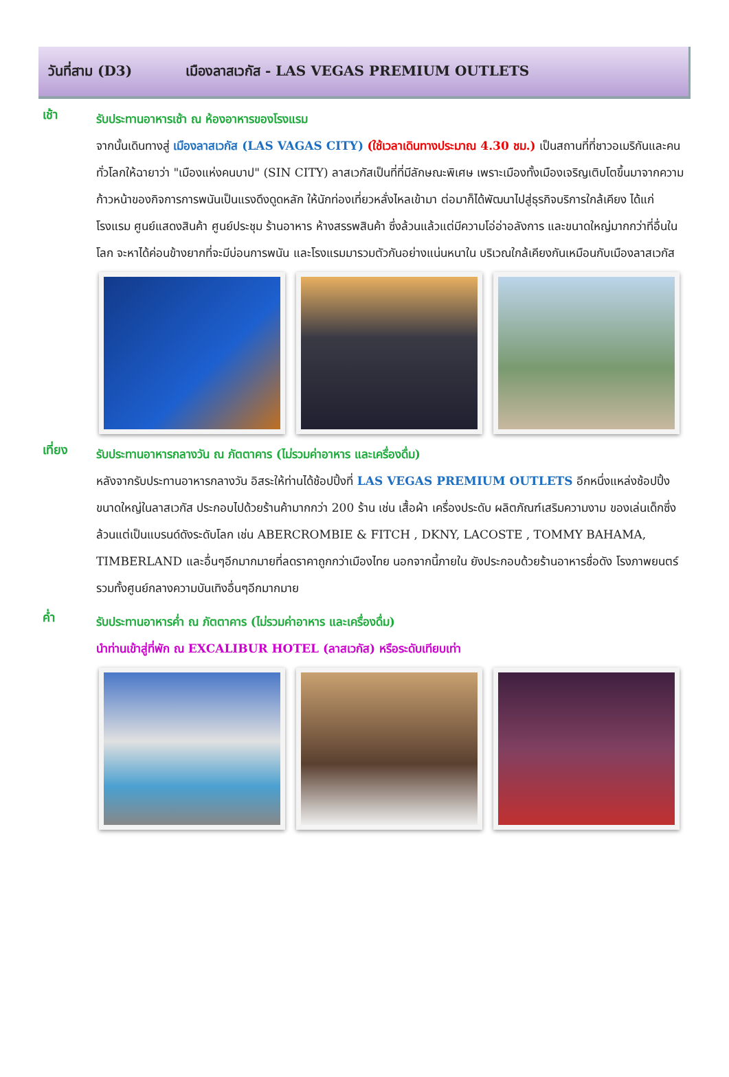วันที่สาม (D3) เมืองลาสเวกัส - LAS VEGAS PREMIUM OUTLETS
เช้า
รับประทานอาหารเช้า ณ ห้องอาหารของโรงแรม
จากนั้นเดินทางสู่ เมืองลาสเวกัส (LAS VAGAS CITY) (ใช้เวลาเดินทางประมาณ 4.30 ชม.) เป็นสถานที่ที่ชาวอเมริกันและคนทั่วโลกให้ฉายาว่า "เมืองแห่งคนบาป" (SIN CITY) ลาสเวกัสเป็นที่ที่มีลักษณะพิเศษ เพราะเมืองทั้งเมืองเจริญเติบโตขึ้นมาจากความก้าวหน้าของกิจการการพนันเป็นแรงดึงดูดหลัก ให้นักท่องเที่ยวหลั่งไหลเข้ามา ต่อมาก็ได้พัฒนาไปสู่ธุรกิจบริการใกล้เคียง ได้แก่ โรงแรม ศูนย์แสดงสินค้า ศูนย์ประชุม ร้านอาหาร ห้างสรรพสินค้า ซึ่งล้วนแล้วแต่มีความโอ่อ่าอลังการ และขนาดใหญ่มากกว่าที่อื่นในโลก จะหาได้ค่อนข้างยากที่จะมีบ่อนการพนัน และโรงแรมมารวมตัวกันอย่างแน่นหนาใน บริเวณใกล้เคียงกันเหมือนกับเมืองลาสเวกัส
เที่ยง
รับประทานอาหารกลางวัน ณ ภัตตาคาร (ไม่รวมค่าอาหาร และเครื่องดื่ม)
หลังจากรับประทานอาหารกลางวัน อิสระให้ท่านได้ช้อปปิ้งที่ LAS VEGAS PREMIUM OUTLETS อีกหนึ่งแหล่งช้อปปิ้งขนาดใหญ่ในลาสเวกัส ประกอบไปด้วยร้านค้ามากกว่า 200 ร้าน เช่น เสื้อผ้า เครื่องประดับ ผลิตภัณฑ์เสริมความงาม ของเล่นเด็กซึ่งล้วนแต่เป็นแบรนด์ดังระดับโลก เช่น ABERCROMBIE & FITCH , DKNY, LACOSTE , TOMMY BAHAMA, TIMBERLAND และอื่นๆอีกมากมายที่ลดราคาถูกกว่าเมืองไทย นอกจากนี้ภายใน ยังประกอบด้วยร้านอาหารชื่อดัง โรงภาพยนตร์ รวมทั้งศูนย์กลางความบันเทิงอื่นๆอีกมากมาย
ค่ำ
รับประทานอาหารค่ำ ณ ภัตตาคาร (ไม่รวมค่าอาหาร และเครื่องดื่ม)
นำท่านเข้าสู่ที่พัก ณ EXCALIBUR HOTEL (ลาสเวกัส) หรือระดับเทียบเท่า